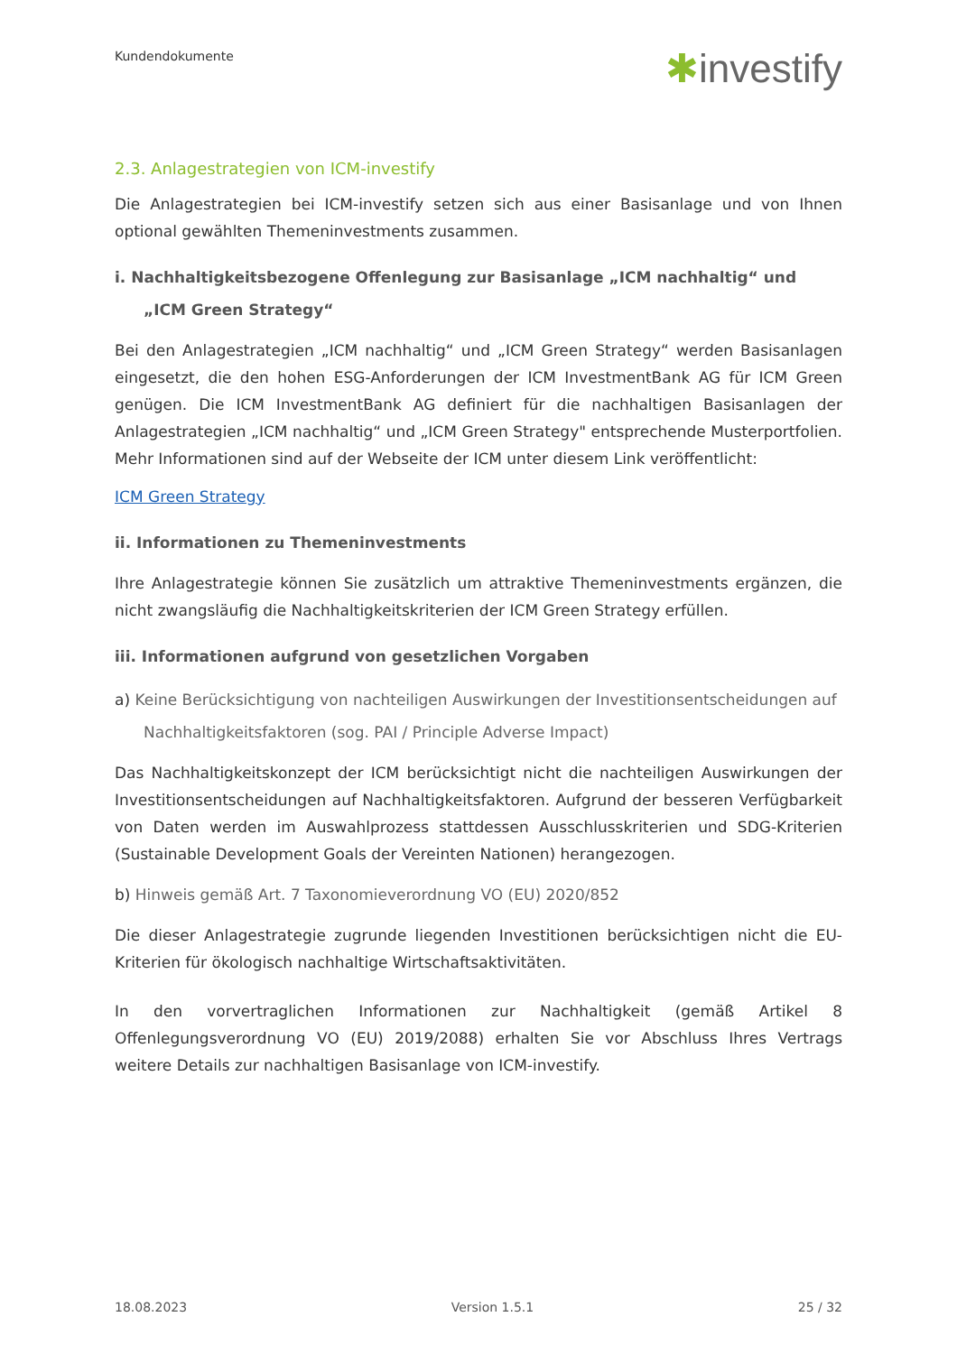Kundendokumente
✱investify
2.3. Anlagestrategien von ICM-investify
Die Anlagestrategien bei ICM-investify setzen sich aus einer Basisanlage und von Ihnen optional gewählten Themeninvestments zusammen.
i. Nachhaltigkeitsbezogene Offenlegung zur Basisanlage „ICM nachhaltig“ und „ICM Green Strategy“
Bei den Anlagestrategien „ICM nachhaltig“ und „ICM Green Strategy“ werden Basisanlagen eingesetzt, die den hohen ESG-Anforderungen der ICM InvestmentBank AG für ICM Green genügen. Die ICM InvestmentBank AG definiert für die nachhaltigen Basisanlagen der Anlagestrategien „ICM nachhaltig“ und „ICM Green Strategy" entsprechende Musterportfolien. Mehr Informationen sind auf der Webseite der ICM unter diesem Link veröffentlicht:
ICM Green Strategy
ii. Informationen zu Themeninvestments
Ihre Anlagestrategie können Sie zusätzlich um attraktive Themeninvestments ergänzen, die nicht zwangsläufig die Nachhaltigkeitskriterien der ICM Green Strategy erfüllen.
iii. Informationen aufgrund von gesetzlichen Vorgaben
a) Keine Berücksichtigung von nachteiligen Auswirkungen der Investitionsentscheidungen auf Nachhaltigkeitsfaktoren (sog. PAI / Principle Adverse Impact)
Das Nachhaltigkeitskonzept der ICM berücksichtigt nicht die nachteiligen Auswirkungen der Investitionsentscheidungen auf Nachhaltigkeitsfaktoren. Aufgrund der besseren Verfügbarkeit von Daten werden im Auswahlprozess stattdessen Ausschlusskriterien und SDG-Kriterien (Sustainable Development Goals der Vereinten Nationen) herangezogen.
b) Hinweis gemäß Art. 7 Taxonomieverordnung VO (EU) 2020/852
Die dieser Anlagestrategie zugrunde liegenden Investitionen berücksichtigen nicht die EU-Kriterien für ökologisch nachhaltige Wirtschaftsaktivitäten.
In den vorvertraglichen Informationen zur Nachhaltigkeit (gemäß Artikel 8 Offenlegungsverordnung VO (EU) 2019/2088) erhalten Sie vor Abschluss Ihres Vertrags weitere Details zur nachhaltigen Basisanlage von ICM-investify.
18.08.2023 Version 1.5.1 25 / 32